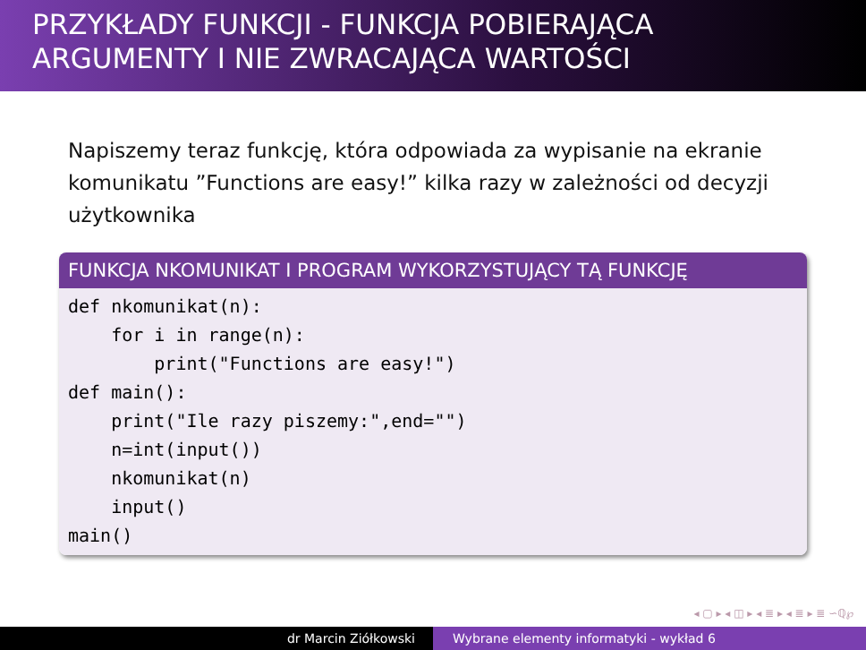PRZYKŁADY FUNKCJI - FUNKCJA POBIERAJĄCA
ARGUMENTY I NIE ZWRACAJĄCA WARTOŚCI
Napiszemy teraz funkcję, która odpowiada za wypisanie na ekranie komunikatu ”Functions are easy!” kilka razy w zależności od decyzji użytkownika
FUNKCJA NKOMUNIKAT I PROGRAM WYKORZYSTUJĄCY TĄ FUNKCJĘ
def nkomunikat(n):
    for i in range(n):
        print("Functions are easy!")
def main():
    print("Ile razy piszemy:",end="")
    n=int(input())
    nkomunikat(n)
    input()
main()
◂ ▢ ▸ ◂ ◫ ▸ ◂ ≣ ▸ ◂ ≣ ▸ ≣ ∽ℚ℘
dr Marcin Ziółkowski Wybrane elementy informatyki - wykład 6